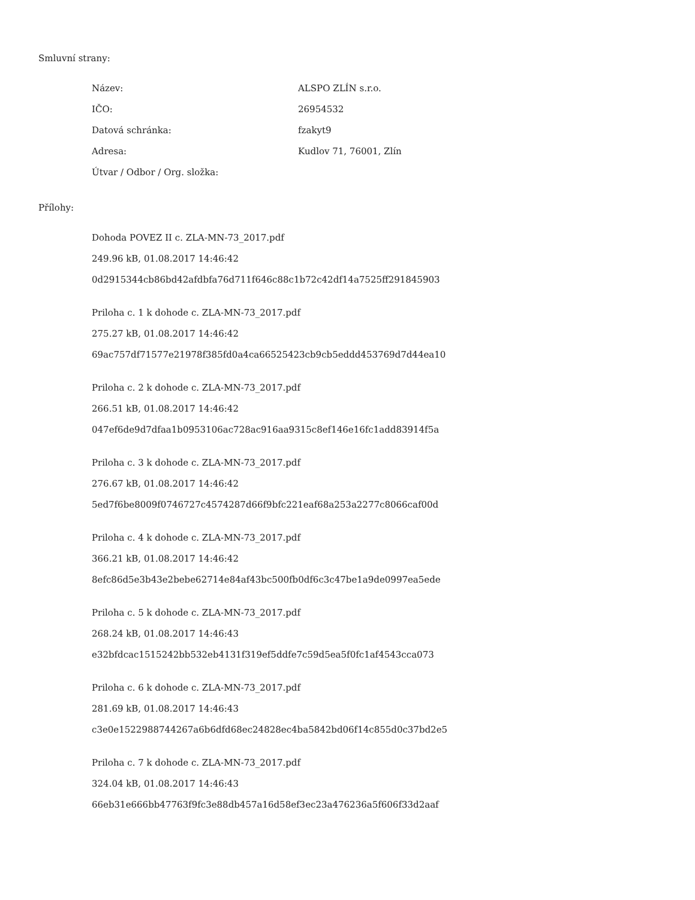Smluvní strany:
| Název: | ALSPO ZLÍN s.r.o. |
| IČO: | 26954532 |
| Datová schránka: | fzakyt9 |
| Adresa: | Kudlov 71, 76001, Zlín |
| Útvar / Odbor / Org. složka: | |
Přílohy:
Dohoda POVEZ II c. ZLA-MN-73_2017.pdf
249.96 kB, 01.08.2017 14:46:42
0d2915344cb86bd42afdbfa76d711f646c88c1b72c42df14a7525ff291845903
Priloha c. 1 k dohode c. ZLA-MN-73_2017.pdf
275.27 kB, 01.08.2017 14:46:42
69ac757df71577e21978f385fd0a4ca66525423cb9cb5eddd453769d7d44ea10
Priloha c. 2 k dohode c. ZLA-MN-73_2017.pdf
266.51 kB, 01.08.2017 14:46:42
047ef6de9d7dfaa1b0953106ac728ac916aa9315c8ef146e16fc1add83914f5a
Priloha c. 3 k dohode c. ZLA-MN-73_2017.pdf
276.67 kB, 01.08.2017 14:46:42
5ed7f6be8009f0746727c4574287d66f9bfc221eaf68a253a2277c8066caf00d
Priloha c. 4 k dohode c. ZLA-MN-73_2017.pdf
366.21 kB, 01.08.2017 14:46:42
8efc86d5e3b43e2bebe62714e84af43bc500fb0df6c3c47be1a9de0997ea5ede
Priloha c. 5 k dohode c. ZLA-MN-73_2017.pdf
268.24 kB, 01.08.2017 14:46:43
e32bfdcac1515242bb532eb4131f319ef5ddfe7c59d5ea5f0fc1af4543cca073
Priloha c. 6 k dohode c. ZLA-MN-73_2017.pdf
281.69 kB, 01.08.2017 14:46:43
c3e0e1522988744267a6b6dfd68ec24828ec4ba5842bd06f14c855d0c37bd2e5
Priloha c. 7 k dohode c. ZLA-MN-73_2017.pdf
324.04 kB, 01.08.2017 14:46:43
66eb31e666bb47763f9fc3e88db457a16d58ef3ec23a476236a5f606f33d2aaf